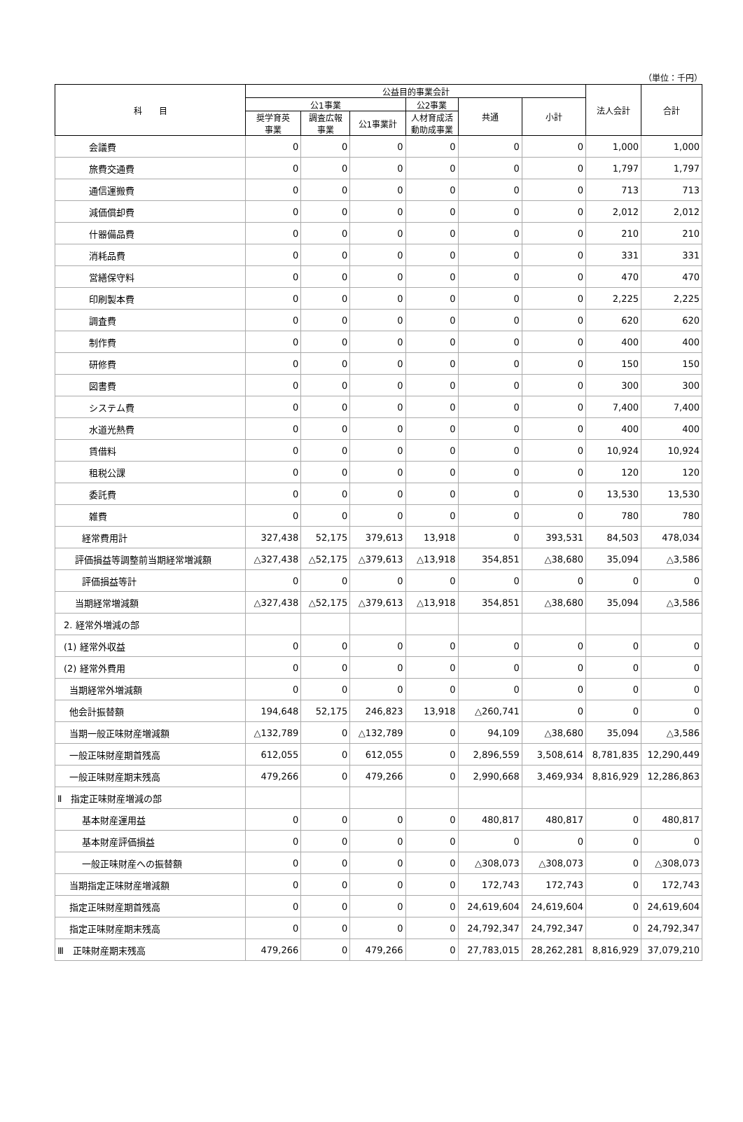（単位：千円）
| 科 目 | 公益目的事業会計 | | | | | | 法人会計 | 合計 |
| --- | --- | --- | --- | --- | --- | --- | --- | --- |
| | 公1事業 | | | 公2事業 | 共通 | 小計 | | |
| | 奨学育英 事業 | 調査広報 事業 | 公1事業計 | 人材育成活 動助成事業 | | | | |
| 会議費 | 0 | 0 | 0 | 0 | 0 | 0 | 1,000 | 1,000 |
| 旅費交通費 | 0 | 0 | 0 | 0 | 0 | 0 | 1,797 | 1,797 |
| 通信運搬費 | 0 | 0 | 0 | 0 | 0 | 0 | 713 | 713 |
| 減価償却費 | 0 | 0 | 0 | 0 | 0 | 0 | 2,012 | 2,012 |
| 什器備品費 | 0 | 0 | 0 | 0 | 0 | 0 | 210 | 210 |
| 消耗品費 | 0 | 0 | 0 | 0 | 0 | 0 | 331 | 331 |
| 営繕保守料 | 0 | 0 | 0 | 0 | 0 | 0 | 470 | 470 |
| 印刷製本費 | 0 | 0 | 0 | 0 | 0 | 0 | 2,225 | 2,225 |
| 調査費 | 0 | 0 | 0 | 0 | 0 | 0 | 620 | 620 |
| 制作費 | 0 | 0 | 0 | 0 | 0 | 0 | 400 | 400 |
| 研修費 | 0 | 0 | 0 | 0 | 0 | 0 | 150 | 150 |
| 図書費 | 0 | 0 | 0 | 0 | 0 | 0 | 300 | 300 |
| システム費 | 0 | 0 | 0 | 0 | 0 | 0 | 7,400 | 7,400 |
| 水道光熱費 | 0 | 0 | 0 | 0 | 0 | 0 | 400 | 400 |
| 賃借料 | 0 | 0 | 0 | 0 | 0 | 0 | 10,924 | 10,924 |
| 租税公課 | 0 | 0 | 0 | 0 | 0 | 0 | 120 | 120 |
| 委託費 | 0 | 0 | 0 | 0 | 0 | 0 | 13,530 | 13,530 |
| 雑費 | 0 | 0 | 0 | 0 | 0 | 0 | 780 | 780 |
| 経常費用計 | 327,438 | 52,175 | 379,613 | 13,918 | 0 | 393,531 | 84,503 | 478,034 |
| 評価損益等調整前当期経常増減額 | △327,438 | △52,175 | △379,613 | △13,918 | 354,851 | △38,680 | 35,094 | △3,586 |
| 評価損益等計 | 0 | 0 | 0 | 0 | 0 | 0 | 0 | 0 |
| 当期経常増減額 | △327,438 | △52,175 | △379,613 | △13,918 | 354,851 | △38,680 | 35,094 | △3,586 |
| 2. 経常外増減の部 | | | | | | | | |
| (1) 経常外収益 | 0 | 0 | 0 | 0 | 0 | 0 | 0 | 0 |
| (2) 経常外費用 | 0 | 0 | 0 | 0 | 0 | 0 | 0 | 0 |
| 当期経常外増減額 | 0 | 0 | 0 | 0 | 0 | 0 | 0 | 0 |
| 他会計振替額 | 194,648 | 52,175 | 246,823 | 13,918 | △260,741 | 0 | 0 | 0 |
| 当期一般正味財産増減額 | △132,789 | 0 | △132,789 | 0 | 94,109 | △38,680 | 35,094 | △3,586 |
| 一般正味財産期首残高 | 612,055 | 0 | 612,055 | 0 | 2,896,559 | 3,508,614 | 8,781,835 | 12,290,449 |
| 一般正味財産期末残高 | 479,266 | 0 | 479,266 | 0 | 2,990,668 | 3,469,934 | 8,816,929 | 12,286,863 |
| Ⅱ 指定正味財産増減の部 | | | | | | | | |
| 基本財産運用益 | 0 | 0 | 0 | 0 | 480,817 | 480,817 | 0 | 480,817 |
| 基本財産評価損益 | 0 | 0 | 0 | 0 | 0 | 0 | 0 | 0 |
| 一般正味財産への振替額 | 0 | 0 | 0 | 0 | △308,073 | △308,073 | 0 | △308,073 |
| 当期指定正味財産増減額 | 0 | 0 | 0 | 0 | 172,743 | 172,743 | 0 | 172,743 |
| 指定正味財産期首残高 | 0 | 0 | 0 | 0 | 24,619,604 | 24,619,604 | 0 | 24,619,604 |
| 指定正味財産期末残高 | 0 | 0 | 0 | 0 | 24,792,347 | 24,792,347 | 0 | 24,792,347 |
| Ⅲ 正味財産期末残高 | 479,266 | 0 | 479,266 | 0 | 27,783,015 | 28,262,281 | 8,816,929 | 37,079,210 |